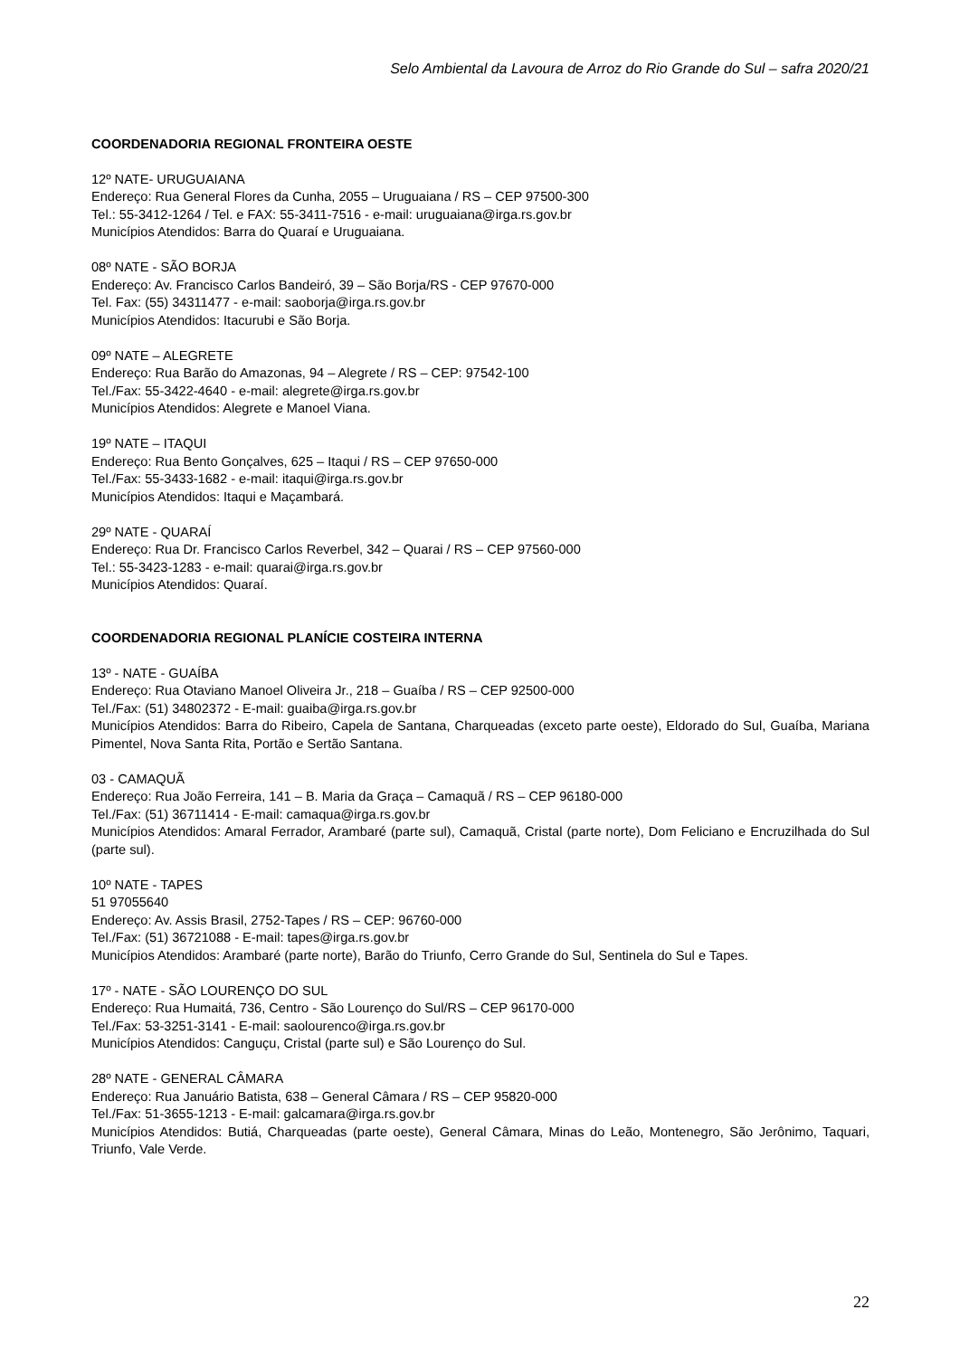Selo Ambiental da Lavoura de Arroz do Rio Grande do Sul – safra 2020/21
COORDENADORIA REGIONAL FRONTEIRA OESTE
12º NATE- URUGUAIANA
Endereço: Rua General Flores da Cunha, 2055 – Uruguaiana / RS – CEP 97500-300
Tel.: 55-3412-1264 / Tel. e FAX: 55-3411-7516 - e-mail: uruguaiana@irga.rs.gov.br
Municípios Atendidos: Barra do Quaraí e Uruguaiana.
08º NATE - SÃO BORJA
Endereço: Av. Francisco Carlos Bandeiró, 39 – São Borja/RS - CEP 97670-000
Tel. Fax: (55) 34311477 - e-mail: saoborja@irga.rs.gov.br
Municípios Atendidos: Itacurubi e São Borja.
09º NATE – ALEGRETE
Endereço: Rua Barão do Amazonas, 94 – Alegrete / RS – CEP: 97542-100
Tel./Fax: 55-3422-4640 - e-mail: alegrete@irga.rs.gov.br
Municípios Atendidos: Alegrete e Manoel Viana.
19º NATE – ITAQUI
Endereço: Rua Bento Gonçalves, 625 – Itaqui / RS – CEP 97650-000
Tel./Fax: 55-3433-1682 - e-mail: itaqui@irga.rs.gov.br
Municípios Atendidos: Itaqui e Maçambará.
29º NATE - QUARAÍ
Endereço: Rua Dr. Francisco Carlos Reverbel, 342 – Quarai / RS – CEP 97560-000
Tel.: 55-3423-1283 - e-mail: quarai@irga.rs.gov.br
Municípios Atendidos: Quaraí.
COORDENADORIA REGIONAL PLANÍCIE COSTEIRA INTERNA
13º - NATE - GUAÍBA
Endereço: Rua Otaviano Manoel Oliveira Jr., 218 – Guaíba / RS – CEP 92500-000
Tel./Fax: (51) 34802372 - E-mail: guaiba@irga.rs.gov.br
Municípios Atendidos: Barra do Ribeiro, Capela de Santana, Charqueadas (exceto parte oeste), Eldorado do Sul, Guaíba, Mariana Pimentel, Nova Santa Rita, Portão e Sertão Santana.
03 - CAMAQUÃ
Endereço: Rua João Ferreira, 141 – B. Maria da Graça – Camaquã / RS – CEP 96180-000
Tel./Fax: (51) 36711414 - E-mail: camaqua@irga.rs.gov.br
Municípios Atendidos: Amaral Ferrador, Arambaré (parte sul), Camaquã, Cristal (parte norte), Dom Feliciano e Encruzilhada do Sul (parte sul).
10º NATE - TAPES
51 97055640
Endereço: Av. Assis Brasil, 2752-Tapes / RS – CEP: 96760-000
Tel./Fax: (51) 36721088 - E-mail: tapes@irga.rs.gov.br
Municípios Atendidos: Arambaré (parte norte), Barão do Triunfo, Cerro Grande do Sul, Sentinela do Sul e Tapes.
17º - NATE - SÃO LOURENÇO DO SUL
Endereço: Rua Humaitá, 736, Centro - São Lourenço do Sul/RS – CEP 96170-000
Tel./Fax: 53-3251-3141 - E-mail: saolourenco@irga.rs.gov.br
Municípios Atendidos: Canguçu, Cristal (parte sul) e São Lourenço do Sul.
28º NATE - GENERAL CÂMARA
Endereço: Rua Januário Batista, 638 – General Câmara / RS – CEP 95820-000
Tel./Fax: 51-3655-1213 - E-mail: galcamara@irga.rs.gov.br
Municípios Atendidos: Butiá, Charqueadas (parte oeste), General Câmara, Minas do Leão, Montenegro, São Jerônimo, Taquari, Triunfo, Vale Verde.
22